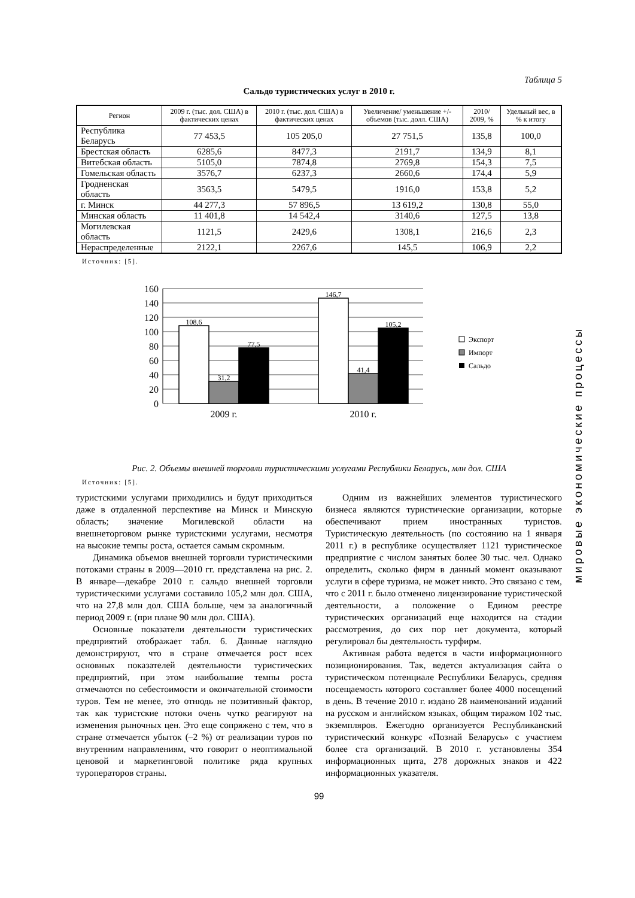Таблица 5
Сальдо туристических услуг в 2010 г.
| Регион | 2009 г. (тыс. дол. США) в фактических ценах | 2010 г. (тыс. дол. США) в фактических ценах | Увеличение/ уменьшение +/- объемов (тыс. долл. США) | 2010/ 2009, % | Удельный вес, в % к итогу |
| --- | --- | --- | --- | --- | --- |
| Республика Беларусь | 77 453,5 | 105 205,0 | 27 751,5 | 135,8 | 100,0 |
| Брестская область | 6285,6 | 8477,3 | 2191,7 | 134,9 | 8,1 |
| Витебская область | 5105,0 | 7874,8 | 2769,8 | 154,3 | 7,5 |
| Гомельская область | 3576,7 | 6237,3 | 2660,6 | 174,4 | 5,9 |
| Гродненская область | 3563,5 | 5479,5 | 1916,0 | 153,8 | 5,2 |
| г. Минск | 44 277,3 | 57 896,5 | 13 619,2 | 130,8 | 55,0 |
| Минская область | 11 401,8 | 14 542,4 | 3140,6 | 127,5 | 13,8 |
| Могилевская область | 1121,5 | 2429,6 | 1308,1 | 216,6 | 2,3 |
| Нераспределенные | 2122,1 | 2267,6 | 145,5 | 106,9 | 2,2 |
Источник: [5].
160
140
120
100
80
60
40
20
0
108,6
31,2
77,5
146,7
41,4
105,2
2009 г.
2010 г.
Экспорт
Импорт
Сальдо
Рис. 2. Объемы внешней торговли туристическими услугами Республики Беларусь, млн дол. США
Источник: [5].
туристскими услугами приходились и будут приходиться даже в отдаленной перспективе на Минск и Минскую область; значение Могилевской области на внешнеторговом рынке туристскими услугами, несмотря на высокие темпы роста, остается самым скромным.
Динамика объемов внешней торговли туристическими потоками страны в 2009—2010 гг. представлена на рис. 2. В январе—декабре 2010 г. сальдо внешней торговли туристическими услугами составило 105,2 млн дол. США, что на 27,8 млн дол. США больше, чем за аналогичный период 2009 г. (при плане 90 млн дол. США).
Основные показатели деятельности туристических предприятий отображает табл. 6. Данные наглядно демонстрируют, что в стране отмечается рост всех основных показателей деятельности туристических предприятий, при этом наибольшие темпы роста отмечаются по себестоимости и окончательной стоимости туров. Тем не менее, это отнюдь не позитивный фактор, так как туристские потоки очень чутко реагируют на изменения рыночных цен. Это еще сопряжено с тем, что в стране отмечается убыток (–2 %) от реализации туров по внутренним направлениям, что говорит о неоптимальной ценовой и маркетинговой политике ряда крупных туроператоров страны.
Одним из важнейших элементов туристического бизнеса являются туристические организации, которые обеспечивают прием иностранных туристов. Туристическую деятельность (по состоянию на 1 января 2011 г.) в республике осуществляет 1121 туристическое предприятие с числом занятых более 30 тыс. чел. Однако определить, сколько фирм в данный момент оказывают услуги в сфере туризма, не может никто. Это связано с тем, что с 2011 г. было отменено лицензирование туристической деятельности, а положение о Едином реестре туристических организаций еще находится на стадии рассмотрения, до сих пор нет документа, который регулировал бы деятельность турфирм.
Активная работа ведется в части информационного позиционирования. Так, ведется актуализация сайта о туристическом потенциале Республики Беларусь, средняя посещаемость которого составляет более 4000 посещений в день. В течение 2010 г. издано 28 наименований изданий на русском и английском языках, общим тиражом 102 тыс. экземпляров. Ежегодно организуется Республиканский туристический конкурс «Познай Беларусь» с участием более ста организаций. В 2010 г. установлены 354 информационных щита, 278 дорожных знаков и 422 информационных указателя.
99
мировые экономические процессы